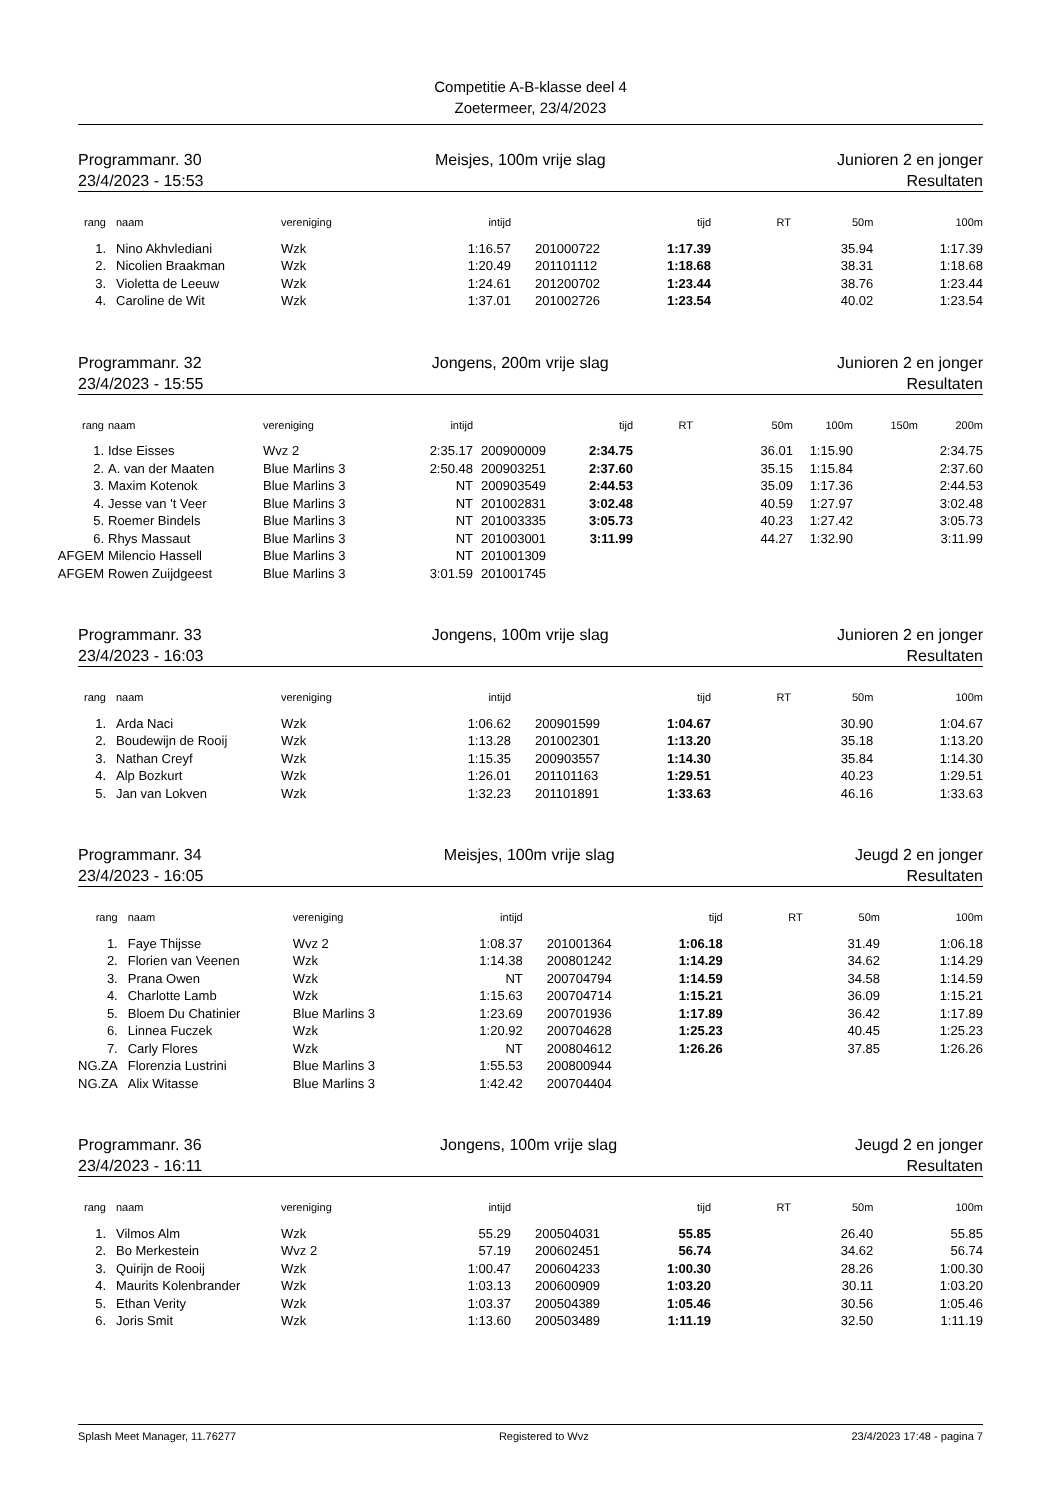Competitie A-B-klasse deel 4
Zoetermeer, 23/4/2023
Programmanr. 30
23/4/2023 - 15:53
Meisjes, 100m vrije slag Junioren 2 en jonger
Resultaten
| rang | naam | vereniging | intijd | | tijd | RT | 50m | 100m |
| --- | --- | --- | --- | --- | --- | --- | --- | --- |
| 1. | Nino Akhvlediani | Wzk | 1:16.57 | 201000722 | 1:17.39 | | 35.94 | 1:17.39 |
| 2. | Nicolien Braakman | Wzk | 1:20.49 | 201101112 | 1:18.68 | | 38.31 | 1:18.68 |
| 3. | Violetta de Leeuw | Wzk | 1:24.61 | 201200702 | 1:23.44 | | 38.76 | 1:23.44 |
| 4. | Caroline de Wit | Wzk | 1:37.01 | 201002726 | 1:23.54 | | 40.02 | 1:23.54 |
Programmanr. 32
23/4/2023 - 15:55
Jongens, 200m vrije slag Junioren 2 en jonger
Resultaten
| rang | naam | vereniging | intijd | | tijd | RT | 50m | 100m | 150m | 200m |
| --- | --- | --- | --- | --- | --- | --- | --- | --- | --- | --- |
| 1. | Idse Eisses | Wvz 2 | 2:35.17 | 200900009 | 2:34.75 | | 36.01 | 1:15.90 | | 2:34.75 |
| 2. | A. van der Maaten | Blue Marlins 3 | 2:50.48 | 200903251 | 2:37.60 | | 35.15 | 1:15.84 | | 2:37.60 |
| 3. | Maxim Kotenok | Blue Marlins 3 | NT | 200903549 | 2:44.53 | | 35.09 | 1:17.36 | | 2:44.53 |
| 4. | Jesse van 't Veer | Blue Marlins 3 | NT | 201002831 | 3:02.48 | | 40.59 | 1:27.97 | | 3:02.48 |
| 5. | Roemer Bindels | Blue Marlins 3 | NT | 201003335 | 3:05.73 | | 40.23 | 1:27.42 | | 3:05.73 |
| 6. | Rhys Massaut | Blue Marlins 3 | NT | 201003001 | 3:11.99 | | 44.27 | 1:32.90 | | 3:11.99 |
| AFGEM | Milencio Hassell | Blue Marlins 3 | NT | 201001309 | | | | | | |
| AFGEM | Rowen Zuijdgeest | Blue Marlins 3 | 3:01.59 | 201001745 | | | | | | |
Programmanr. 33
23/4/2023 - 16:03
Jongens, 100m vrije slag Junioren 2 en jonger
Resultaten
| rang | naam | vereniging | intijd | | tijd | RT | 50m | 100m |
| --- | --- | --- | --- | --- | --- | --- | --- | --- |
| 1. | Arda Naci | Wzk | 1:06.62 | 200901599 | 1:04.67 | | 30.90 | 1:04.67 |
| 2. | Boudewijn de Rooij | Wzk | 1:13.28 | 201002301 | 1:13.20 | | 35.18 | 1:13.20 |
| 3. | Nathan Creyf | Wzk | 1:15.35 | 200903557 | 1:14.30 | | 35.84 | 1:14.30 |
| 4. | Alp Bozkurt | Wzk | 1:26.01 | 201101163 | 1:29.51 | | 40.23 | 1:29.51 |
| 5. | Jan van Lokven | Wzk | 1:32.23 | 201101891 | 1:33.63 | | 46.16 | 1:33.63 |
Programmanr. 34
23/4/2023 - 16:05
Meisjes, 100m vrije slag Jeugd 2 en jonger
Resultaten
| rang | naam | vereniging | intijd | | tijd | RT | 50m | 100m |
| --- | --- | --- | --- | --- | --- | --- | --- | --- |
| 1. | Faye Thijsse | Wvz 2 | 1:08.37 | 201001364 | 1:06.18 | | 31.49 | 1:06.18 |
| 2. | Florien van Veenen | Wzk | 1:14.38 | 200801242 | 1:14.29 | | 34.62 | 1:14.29 |
| 3. | Prana Owen | Wzk | NT | 200704794 | 1:14.59 | | 34.58 | 1:14.59 |
| 4. | Charlotte Lamb | Wzk | 1:15.63 | 200704714 | 1:15.21 | | 36.09 | 1:15.21 |
| 5. | Bloem Du Chatinier | Blue Marlins 3 | 1:23.69 | 200701936 | 1:17.89 | | 36.42 | 1:17.89 |
| 6. | Linnea Fuczek | Wzk | 1:20.92 | 200704628 | 1:25.23 | | 40.45 | 1:25.23 |
| 7. | Carly Flores | Wzk | NT | 200804612 | 1:26.26 | | 37.85 | 1:26.26 |
| NG.ZA | Florenzia Lustrini | Blue Marlins 3 | 1:55.53 | 200800944 | | | | |
| NG.ZA | Alix Witasse | Blue Marlins 3 | 1:42.42 | 200704404 | | | | |
Programmanr. 36
23/4/2023 - 16:11
Jongens, 100m vrije slag Jeugd 2 en jonger
Resultaten
| rang | naam | vereniging | intijd | | tijd | RT | 50m | 100m |
| --- | --- | --- | --- | --- | --- | --- | --- | --- |
| 1. | Vilmos Alm | Wzk | 55.29 | 200504031 | 55.85 | | 26.40 | 55.85 |
| 2. | Bo Merkestein | Wvz 2 | 57.19 | 200602451 | 56.74 | | 34.62 | 56.74 |
| 3. | Quirijn de Rooij | Wzk | 1:00.47 | 200604233 | 1:00.30 | | 28.26 | 1:00.30 |
| 4. | Maurits Kolenbrander | Wzk | 1:03.13 | 200600909 | 1:03.20 | | 30.11 | 1:03.20 |
| 5. | Ethan Verity | Wzk | 1:03.37 | 200504389 | 1:05.46 | | 30.56 | 1:05.46 |
| 6. | Joris Smit | Wzk | 1:13.60 | 200503489 | 1:11.19 | | 32.50 | 1:11.19 |
Splash Meet Manager, 11.76277 Registered to Wvz 23/4/2023 17:48 - pagina 7